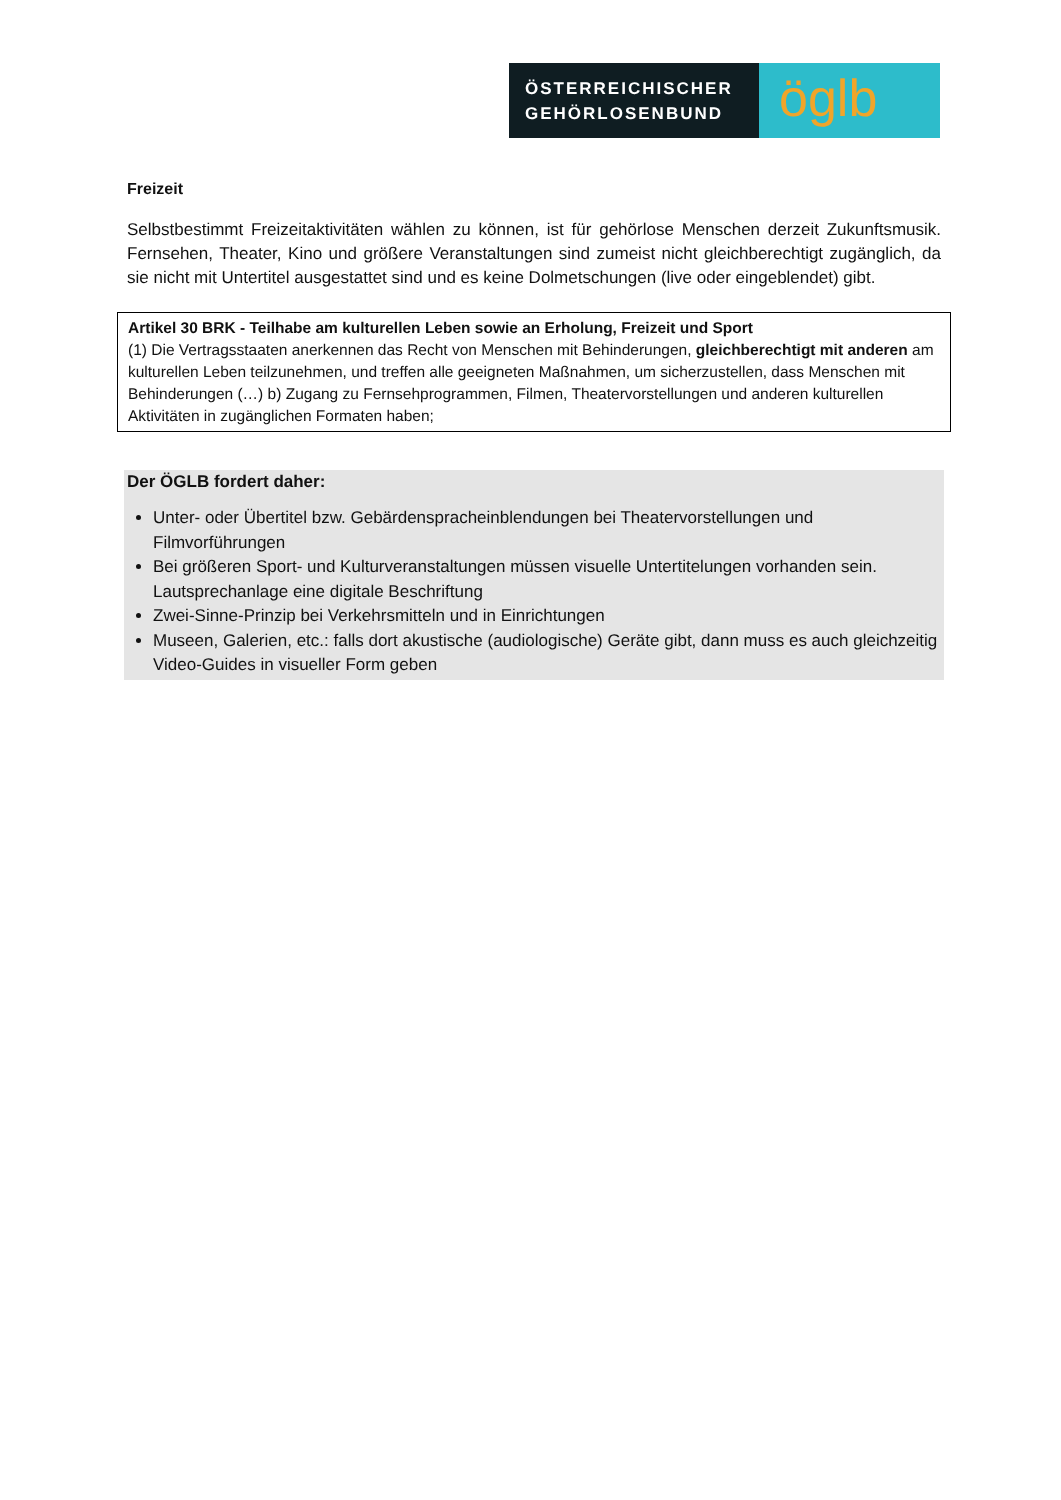ÖSTERREICHISCHER
GEHÖRLOSENBUND
öglb
Freizeit
Selbstbestimmt Freizeitaktivitäten wählen zu können, ist für gehörlose Menschen derzeit Zukunftsmusik. Fernsehen, Theater, Kino und größere Veranstaltungen sind zumeist nicht gleichberechtigt zugänglich, da sie nicht mit Untertitel ausgestattet sind und es keine Dolmetschungen (live oder eingeblendet) gibt.
Artikel 30 BRK - Teilhabe am kulturellen Leben sowie an Erholung, Freizeit und Sport
(1) Die Vertragsstaaten anerkennen das Recht von Menschen mit Behinderungen, gleichberechtigt mit anderen am kulturellen Leben teilzunehmen, und treffen alle geeigneten Maßnahmen, um sicherzustellen, dass Menschen mit Behinderungen (…) b) Zugang zu Fernsehprogrammen, Filmen, Theatervorstellungen und anderen kulturellen Aktivitäten in zugänglichen Formaten haben;
Der ÖGLB fordert daher:
Unter- oder Übertitel bzw. Gebärdenspracheinblendungen bei Theatervorstellungen und Filmvorführungen
Bei größeren Sport- und Kulturveranstaltungen müssen visuelle Untertitelungen vorhanden sein. Lautsprechanlage eine digitale Beschriftung
Zwei-Sinne-Prinzip bei Verkehrsmitteln und in Einrichtungen
Museen, Galerien, etc.: falls dort akustische (audiologische) Geräte gibt, dann muss es auch gleichzeitig Video-Guides in visueller Form geben